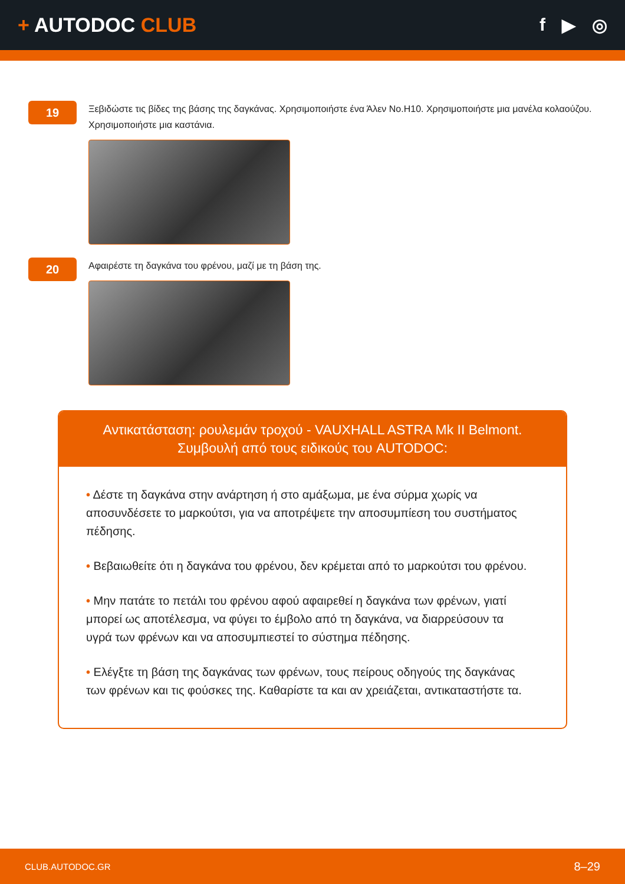+ AUTODOC CLUB f ▶ ◎
19
Ξεβιδώστε τις βίδες της βάσης της δαγκάνας. Χρησιμοποιήστε ένα Άλεν No.H10. Χρησιμοποιήστε μια μανέλα κολαούζου. Χρησιμοποιήστε μια καστάνια.
20
Αφαιρέστε τη δαγκάνα του φρένου, μαζί με τη βάση της.
Αντικατάσταση: ρουλεμάν τροχού - VAUXHALL ASTRA Mk II Belmont.
Συμβουλή από τους ειδικούς του AUTODOC:
• Δέστε τη δαγκάνα στην ανάρτηση ή στο αμάξωμα, με ένα σύρμα χωρίς να αποσυνδέσετε το μαρκούτσι, για να αποτρέψετε την αποσυμπίεση του συστήματος πέδησης.
• Βεβαιωθείτε ότι η δαγκάνα του φρένου, δεν κρέμεται από το μαρκούτσι του φρένου.
• Μην πατάτε το πετάλι του φρένου αφού αφαιρεθεί η δαγκάνα των φρένων, γιατί μπορεί ως αποτέλεσμα, να φύγει το έμβολο από τη δαγκάνα, να διαρρεύσουν τα υγρά των φρένων και να αποσυμπιεστεί το σύστημα πέδησης.
• Ελέγξτε τη βάση της δαγκάνας των φρένων, τους πείρους οδηγούς της δαγκάνας των φρένων και τις φούσκες της. Καθαρίστε τα και αν χρειάζεται, αντικαταστήστε τα.
CLUB.AUTODOC.GR 8–29